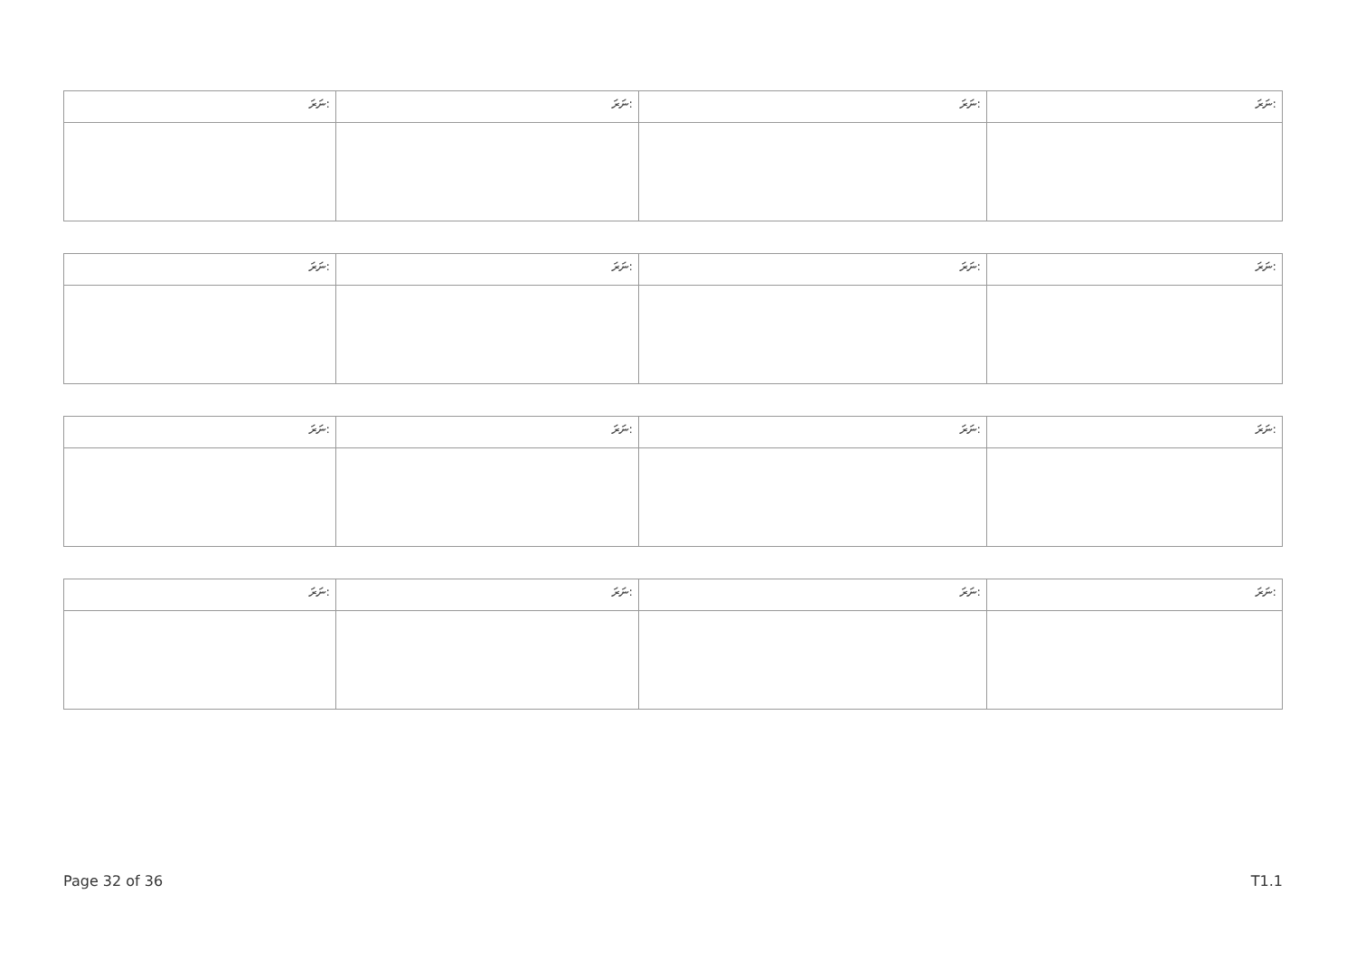| ނަރަ: | ނަރަ: | ނަރަ: | ނަރަ: |
| ނަރަ: | ނަރަ: | ނަރަ: | ނަރަ: |
| ނަރަ: | ނަރަ: | ނަރަ: | ނަރަ: |
| ނަރަ: | ނަރަ: | ނަރަ: | ނަރަ: |
Page 32 of 36 T1.1